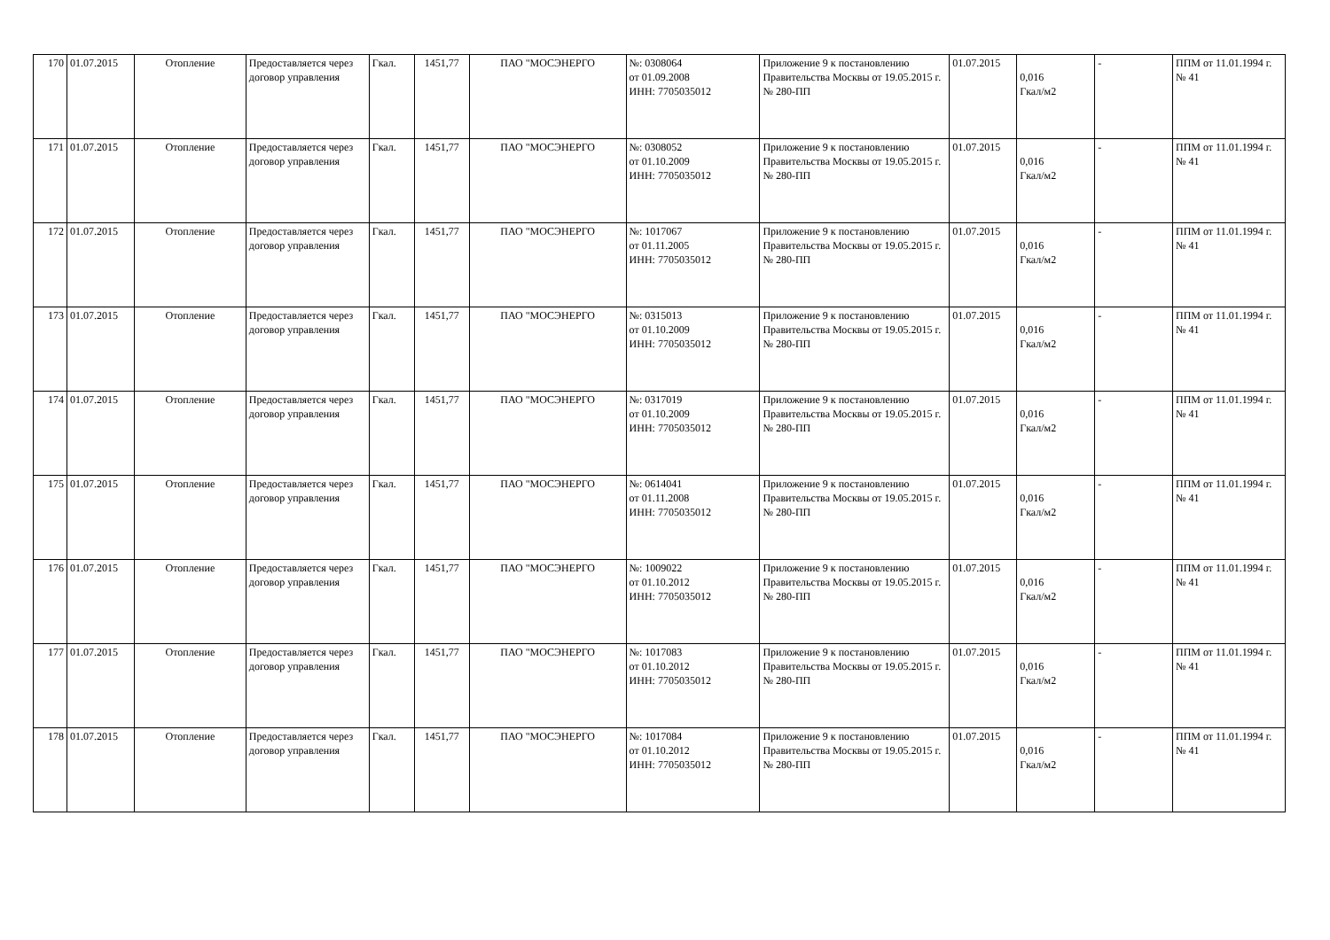| 170 | 01.07.2015 | Отопление | Предоставляется через договор управления | Гкал. | 1451,77 | ПАО "МОСЭНЕРГО | №: 0308064 от 01.09.2008 ИНН: 7705035012 | Приложение 9 к постановлению Правительства Москвы от 19.05.2015 г. № 280-ПП | 01.07.2015 | 0,016 Гкал/м2 | - | ППМ от 11.01.1994 г. № 41 |
| 171 | 01.07.2015 | Отопление | Предоставляется через договор управления | Гкал. | 1451,77 | ПАО "МОСЭНЕРГО | №: 0308052 от 01.10.2009 ИНН: 7705035012 | Приложение 9 к постановлению Правительства Москвы от 19.05.2015 г. № 280-ПП | 01.07.2015 | 0,016 Гкал/м2 | - | ППМ от 11.01.1994 г. № 41 |
| 172 | 01.07.2015 | Отопление | Предоставляется через договор управления | Гкал. | 1451,77 | ПАО "МОСЭНЕРГО | №: 1017067 от 01.11.2005 ИНН: 7705035012 | Приложение 9 к постановлению Правительства Москвы от 19.05.2015 г. № 280-ПП | 01.07.2015 | 0,016 Гкал/м2 | - | ППМ от 11.01.1994 г. № 41 |
| 173 | 01.07.2015 | Отопление | Предоставляется через договор управления | Гкал. | 1451,77 | ПАО "МОСЭНЕРГО | №: 0315013 от 01.10.2009 ИНН: 7705035012 | Приложение 9 к постановлению Правительства Москвы от 19.05.2015 г. № 280-ПП | 01.07.2015 | 0,016 Гкал/м2 | - | ППМ от 11.01.1994 г. № 41 |
| 174 | 01.07.2015 | Отопление | Предоставляется через договор управления | Гкал. | 1451,77 | ПАО "МОСЭНЕРГО | №: 0317019 от 01.10.2009 ИНН: 7705035012 | Приложение 9 к постановлению Правительства Москвы от 19.05.2015 г. № 280-ПП | 01.07.2015 | 0,016 Гкал/м2 | - | ППМ от 11.01.1994 г. № 41 |
| 175 | 01.07.2015 | Отопление | Предоставляется через договор управления | Гкал. | 1451,77 | ПАО "МОСЭНЕРГО | №: 0614041 от 01.11.2008 ИНН: 7705035012 | Приложение 9 к постановлению Правительства Москвы от 19.05.2015 г. № 280-ПП | 01.07.2015 | 0,016 Гкал/м2 | - | ППМ от 11.01.1994 г. № 41 |
| 176 | 01.07.2015 | Отопление | Предоставляется через договор управления | Гкал. | 1451,77 | ПАО "МОСЭНЕРГО | №: 1009022 от 01.10.2012 ИНН: 7705035012 | Приложение 9 к постановлению Правительства Москвы от 19.05.2015 г. № 280-ПП | 01.07.2015 | 0,016 Гкал/м2 | - | ППМ от 11.01.1994 г. № 41 |
| 177 | 01.07.2015 | Отопление | Предоставляется через договор управления | Гкал. | 1451,77 | ПАО "МОСЭНЕРГО | №: 1017083 от 01.10.2012 ИНН: 7705035012 | Приложение 9 к постановлению Правительства Москвы от 19.05.2015 г. № 280-ПП | 01.07.2015 | 0,016 Гкал/м2 | - | ППМ от 11.01.1994 г. № 41 |
| 178 | 01.07.2015 | Отопление | Предоставляется через договор управления | Гкал. | 1451,77 | ПАО "МОСЭНЕРГО | №: 1017084 от 01.10.2012 ИНН: 7705035012 | Приложение 9 к постановлению Правительства Москвы от 19.05.2015 г. № 280-ПП | 01.07.2015 | 0,016 Гкал/м2 | - | ППМ от 11.01.1994 г. № 41 |